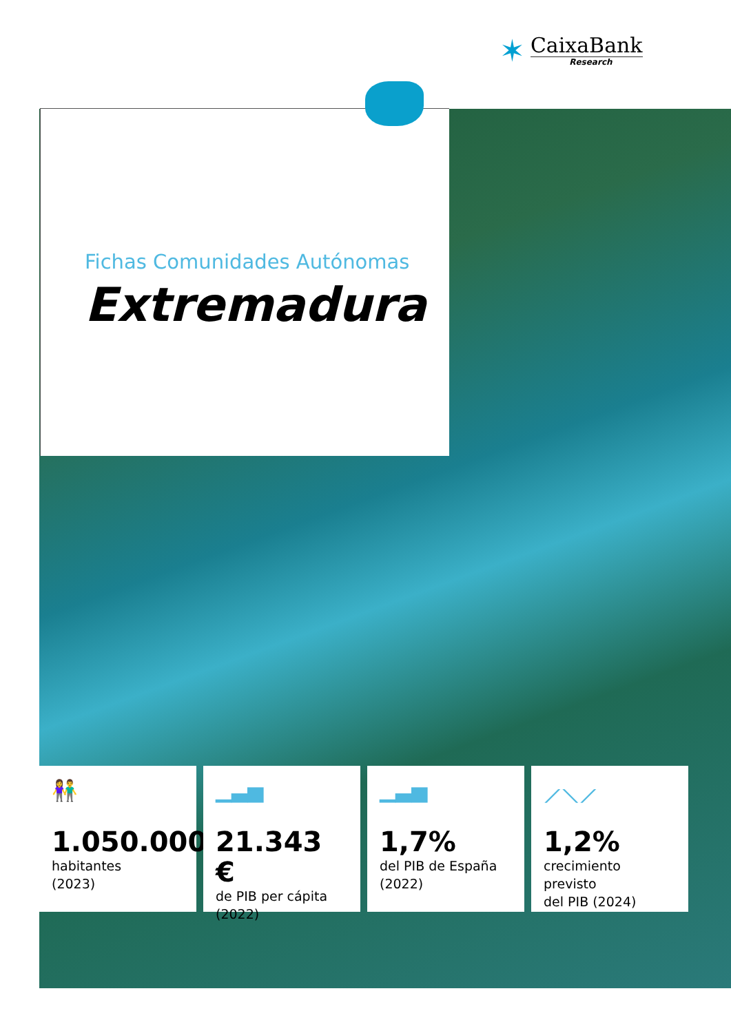✶
CaixaBank
Research
Fichas Comunidades Autónomas
Extremadura
👫
1.050.000
habitantes
(2023)
▁▃▅
21.343 €
de PIB per cápita
(2022)
▁▃▅
1,7%
del PIB de España
(2022)
⟋⟍⟋
1,2%
crecimiento previsto
del PIB (2024)